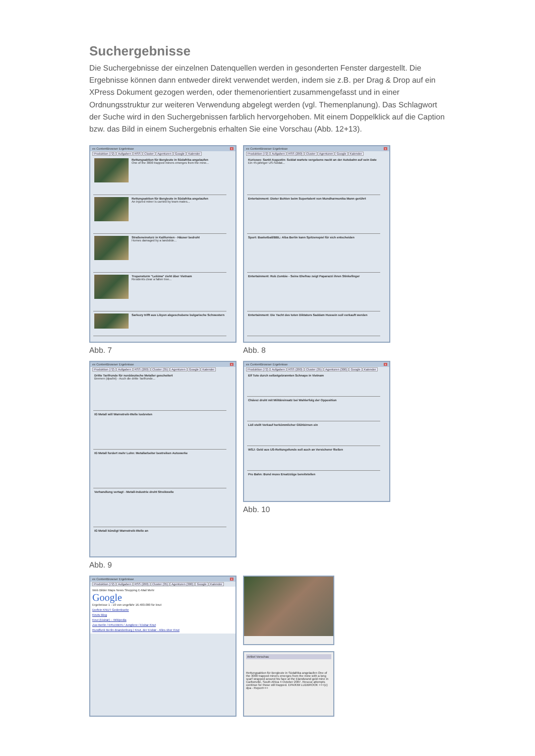Suchergebnisse
Die Suchergebnisse der einzelnen Datenquellen werden in gesonderten Fenster dargestellt. Die Ergebnisse können dann entweder direkt verwendet werden, indem sie z.B. per Drag & Drop auf ein XPress Dokument gezogen werden, oder themenorientiert zusammengefasst und in einer Ordnungsstruktur zur weiteren Verwendung abgelegt werden (vgl. Themenplanung). Das Schlagwort der Suche wird in den Suchergebnissen farblich hervorgehoben. Mit einem Doppelklick auf die Caption bzw. das Bild in einem Suchergebnis erhalten Sie eine Vorschau (Abb. 12+13).
ex ContentBrowser Ergebnisse x
Produktion (72) Aufgaben RSS Cluster Agenturen Google Kalender
Rettungsaktion für Bergleute in Südafrika angelaufen
One of the 3000 trapped miners emerges from the mine...
Rettungsaktion für Bergleute in Südafrika angelaufen
An injured miner is carried by team mates...
Straßeneinsturz in Kalifornien - Häuser bedroht
Homes damaged by a landslide...
Tropensturm "Lekima" zieht über Vietnam
Residents clear a fallen tree...
Sarkozy trifft aus Libyen abgeschobene bulgarische Schwestern
Abb. 7
ex ContentBrowser Ergebnisse x
Produktion (72) Aufgaben RSS (200) Cluster Agenturen Google Kalender
Kurioses: Sankt Augustin: Soldat wartete vergebens nackt an der Autobahn auf sein Date
Ein 45-jähriger US-Soldat...
Entertainment: Dieter Bohlen beim Supertalent von Mundharmonika Mann gerührt
Sport: Basketball/BBL: Alba Berlin kann Spitzenspiel für sich entscheiden
Entertainment: Rob Zombie - Seine Ehefrau zeigt Paparazzi ihren Stinkefinger
Entertainment: Die Yacht des toten Diktators Saddam Hussein soll verkauft werden
Abb. 8
ex ContentBrowser Ergebnisse x
Produktion (72) Aufgaben RSS (200) Cluster (35) Agenturen Google Kalender
Dritte Tarifrunde für norddeutsche Metaller gescheitert
Bremen (dpa/lni) - Auch die dritte Tarifrunde...
IG Metall will Warnstreik-Welle losbreten
IG Metall fordert mehr Lohn: Metallarbeiter bestreiken Autowerke
Verhandlung vertagt - Metall-Industrie droht Streikwelle
IG Metall kündigt Warnstreik-Welle an
Abb. 9
ex ContentBrowser Ergebnisse x
Produktion (72) Aufgaben RSS (200) Cluster (35) Agenturen (300) Google Kalender
Elf Tote durch selbstgebrannten Schnaps in Vietnam
Chávez droht mit Militäreinsatz bei Wahlerfolg der Opposition
Lidl stellt Verkauf herkömmlicher Glühbirnen ein
WSJ: Geld aus US-Rettungsfonds soll auch an Versicherer fließen
Pro Bahn: Bund muss Ersatzzüge bereitstellen
Abb. 10
ex ContentBrowser Ergebnisse x
Produktion (72) Aufgaben RSS (200) Cluster (35) Agenturen (300) Google Kalender
Web Bilder Maps News Shopping E-Mail Mehr
Google
Ergebnisse 1 - 10 von ungefähr 16.400.000 für knut
Dorfein KNUT Gedenkseite
Knuts Blog
Knut (Eisbär) – Wikipedia
Zoo Berlin / ERLEBEN / Jungtiere / Eisbar Knut
Rundfunk Berlin-Brandenburg | Knut, der Eisbär - Alles über Knut
Artikel Vorschau
Rettungsaktion für Bergleute in Südafrika angelaufen One of the 3000 trapped miners emerges from the mine with a long scarf wrapped around his face at the Elandsrand gold mine in Carltonville, South Africa 4 October 2007. Rescue attempts continue for those still trapped. EPA/KIM LUDBROOK +++(c) dpa - Report+++